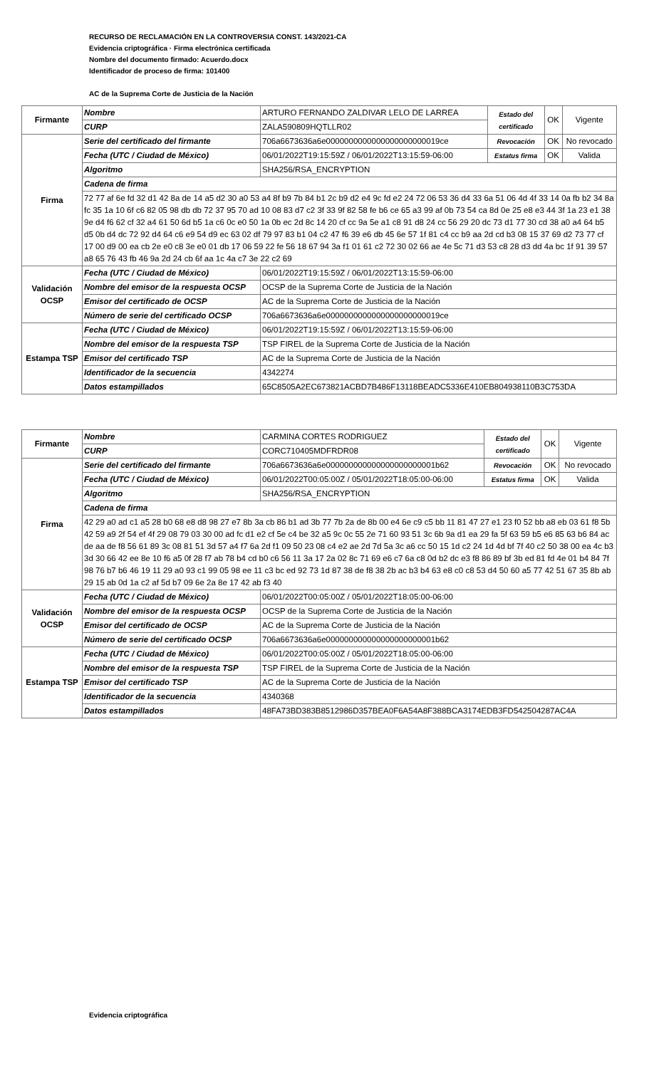RECURSO DE RECLAMACIÓN EN LA CONTROVERSIA CONST. 143/2021-CA
Evidencia criptográfica · Firma electrónica certificada
Nombre del documento firmado: Acuerdo.docx
Identificador de proceso de firma: 101400
AC de la Suprema Corte de Justicia de la Nación
| Firmante | Nombre | ARTURO FERNANDO ZALDIVAR LELO DE LARREA | Estado del certificado | OK | Vigente |
| | CURP | ZALA590809HQTLLR02 | | | |
| Firma | Serie del certificado del firmante | 706a6673636a6e0000000000000000000000019ce | Revocación | OK | No revocado |
| | Fecha (UTC / Ciudad de México) | 06/01/2022T19:15:59Z / 06/01/2022T13:15:59-06:00 | Estatus firma | OK | Valida |
| | Algoritmo | SHA256/RSA_ENCRYPTION | | | |
| | Cadena de firma | | | | |
| | 72 77 af 6e fd 32 d1 42 8a de 14 a5 d2 30 a0 53 a4 8f b9 7b 84 b1 2c b9 d2 e4 9c fd e2 24 72 06 53 36 d4 33 6a 51 06 4d 4f 33 14 0a fb b2 34 8a fc 35 1a 10 6f c6 82 05 98 db db 72 37 95 70 ad 10 08 83 d7 c2 3f 33 9f 82 58 fe b6 ce 65 a3 99 af 0b 73 54 ca 8d 0e 25 e8 e3 44 3f 1a 23 e1 38 9e d4 f6 62 cf 32 a4 61 50 6d b5 1a c6 0c e0 50 1a 0b ec 2d 8c 14 20 cf cc 9a 5e a1 c8 91 d8 24 cc 56 29 20 dc 73 d1 77 30 cd 38 a0 a4 64 b5 d5 0b d4 dc 72 92 d4 64 c6 e9 54 d9 ec 63 02 df 79 97 83 b1 04 c2 47 f6 39 e6 db 45 6e 57 1f 81 c4 cc b9 aa 2d cd b3 08 15 37 69 d2 73 77 cf 17 00 d9 00 ea cb 2e e0 c8 3e e0 01 db 17 06 59 22 fe 56 18 67 94 3a f1 01 61 c2 72 30 02 66 ae 4e 5c 71 d3 53 c8 28 d3 dd 4a bc 1f 91 39 57 a8 65 76 43 fb 46 9a 2d 24 cb 6f aa 1c 4a c7 3e 22 c2 69 | | | | |
| Validación OCSP | Fecha (UTC / Ciudad de México) | 06/01/2022T19:15:59Z / 06/01/2022T13:15:59-06:00 | | | |
| | Nombre del emisor de la respuesta OCSP | OCSP de la Suprema Corte de Justicia de la Nación | | | |
| | Emisor del certificado de OCSP | AC de la Suprema Corte de Justicia de la Nación | | | |
| | Número de serie del certificado OCSP | 706a6673636a6e0000000000000000000000019ce | | | |
| Estampa TSP | Fecha (UTC / Ciudad de México) | 06/01/2022T19:15:59Z / 06/01/2022T13:15:59-06:00 | | | |
| | Nombre del emisor de la respuesta TSP | TSP FIREL de la Suprema Corte de Justicia de la Nación | | | |
| | Emisor del certificado TSP | AC de la Suprema Corte de Justicia de la Nación | | | |
| | Identificador de la secuencia | 4342274 | | | |
| | Datos estampillados | 65C8505A2EC673821ACBD7B486F13118BEADC5336E410EB804938110B3C753DA | | | |
| Firmante | Nombre | CARMINA CORTES RODRIGUEZ | Estado del certificado | OK | Vigente |
| | CURP | CORC710405MDFRDR08 | | | |
| Firma | Serie del certificado del firmante | 706a6673636a6e000000000000000000000001b62 | Revocación | OK | No revocado |
| | Fecha (UTC / Ciudad de México) | 06/01/2022T00:05:00Z / 05/01/2022T18:05:00-06:00 | Estatus firma | OK | Valida |
| | Algoritmo | SHA256/RSA_ENCRYPTION | | | |
| | Cadena de firma | | | | |
| | 42 29 a0 ad c1 a5 28 b0 68 e8 d8 98 27 e7 8b 3a cb 86 b1 ad 3b 77 7b 2a de 8b 00 e4 6e c9 c5 bb 11 81 47 27 e1 23 f0 52 bb a8 eb 03 61 f8 5b 42 59 a9 2f 54 ef 4f 29 08 79 03 30 00 ad fc d1 e2 cf 5e c4 be 32 a5 9c 0c 55 2e 71 60 93 51 3c 6b 9a d1 ea 29 fa 5f 63 59 b5 e6 85 63 b6 84 ac de aa de f8 56 61 89 3c 08 81 51 3d 57 a4 f7 6a 2d f1 09 50 23 08 c4 e2 ae 2d 7d 5a 3c a6 cc 50 15 1d c2 24 1d 4d bf 7f 40 c2 50 38 00 ea 4c b3 3d 30 66 42 ee 8e 10 f6 a5 0f 28 f7 ab 78 b4 cd b0 c6 56 11 3a 17 2a 02 8c 71 69 e6 c7 6a c8 0d b2 dc e3 f8 86 89 bf 3b ed 81 fd 4e 01 b4 84 7f 98 76 b7 b6 46 19 11 29 a0 93 c1 99 05 98 ee 11 c3 bc ed 92 73 1d 87 38 de f8 38 2b ac b3 b4 63 e8 c0 c8 53 d4 50 60 a5 77 42 51 67 35 8b ab 29 15 ab 0d 1a c2 af 5d b7 09 6e 2a 8e 17 42 ab f3 40 | | | | |
| Validación OCSP | Fecha (UTC / Ciudad de México) | 06/01/2022T00:05:00Z / 05/01/2022T18:05:00-06:00 | | | |
| | Nombre del emisor de la respuesta OCSP | OCSP de la Suprema Corte de Justicia de la Nación | | | |
| | Emisor del certificado de OCSP | AC de la Suprema Corte de Justicia de la Nación | | | |
| | Número de serie del certificado OCSP | 706a6673636a6e000000000000000000000001b62 | | | |
| Estampa TSP | Fecha (UTC / Ciudad de México) | 06/01/2022T00:05:00Z / 05/01/2022T18:05:00-06:00 | | | |
| | Nombre del emisor de la respuesta TSP | TSP FIREL de la Suprema Corte de Justicia de la Nación | | | |
| | Emisor del certificado TSP | AC de la Suprema Corte de Justicia de la Nación | | | |
| | Identificador de la secuencia | 4340368 | | | |
| | Datos estampillados | 48FA73BD383B8512986D357BEA0F6A54A8F388BCA3174EDB3FD542504287AC4A | | | |
Evidencia criptográfica